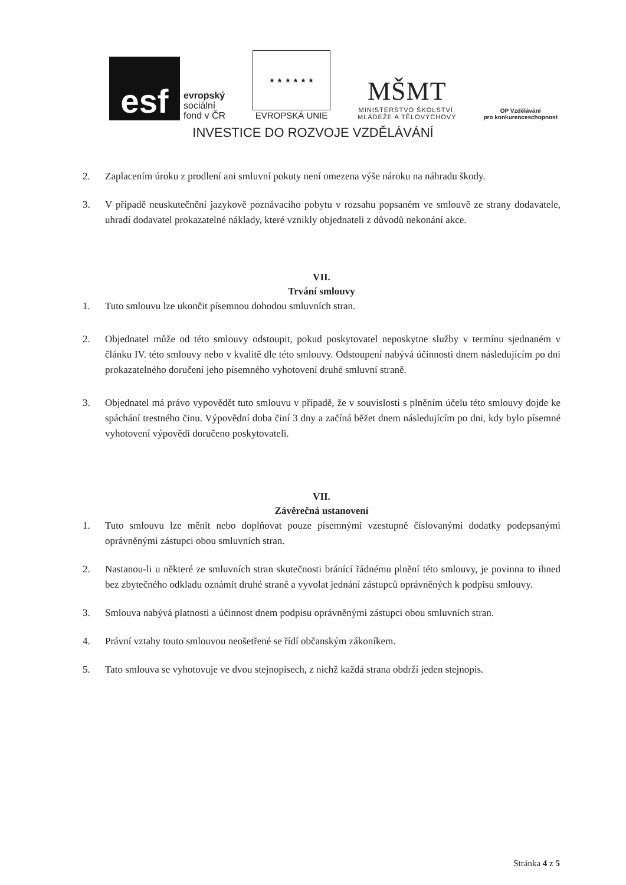esf
evropský
sociální
fond v ČR
★ ★ ★ ★ ★ ★
EVROPSKÁ UNIE
MŠMT
MINISTERSTVO ŠKOLSTVÍ,
MLÁDEŽE A TĚLOVÝCHOVY
OP Vzdělávání
pro konkurenceschopnost
INVESTICE DO ROZVOJE VZDĚLÁVÁNÍ
2. Zaplacením úroku z prodlení ani smluvní pokuty není omezena výše nároku na náhradu škody.
3. V případě neuskutečnění jazykově poznávacího pobytu v rozsahu popsaném ve smlouvě ze strany dodavatele, uhradí dodavatel prokazatelné náklady, které vznikly objednateli z důvodů nekonání akce.
VII.
Trvání smlouvy
1. Tuto smlouvu lze ukončit písemnou dohodou smluvních stran.
2. Objednatel může od této smlouvy odstoupit, pokud poskytovatel neposkytne služby v termínu sjednaném v článku IV. této smlouvy nebo v kvalitě dle této smlouvy. Odstoupení nabývá účinnosti dnem následujícím po dni prokazatelného doručení jeho písemného vyhotovení druhé smluvní straně.
3. Objednatel má právo vypovědět tuto smlouvu v případě, že v souvislosti s plněním účelu této smlouvy dojde ke spáchání trestného činu. Výpovědní doba činí 3 dny a začíná běžet dnem následujícím po dni, kdy bylo písemné vyhotovení výpovědi doručeno poskytovateli.
VII.
Závěrečná ustanovení
1. Tuto smlouvu lze měnit nebo doplňovat pouze písemnými vzestupně číslovanými dodatky podepsanými oprávněnými zástupci obou smluvních stran.
2. Nastanou-li u některé ze smluvních stran skutečnosti bránící řádnému plnění této smlouvy, je povinna to ihned bez zbytečného odkladu oznámit druhé straně a vyvolat jednání zástupců oprávněných k podpisu smlouvy.
3. Smlouva nabývá platnosti a účinnost dnem podpisu oprávněnými zástupci obou smluvních stran.
4. Právní vztahy touto smlouvou neošetřené se řídí občanským zákoníkem.
5. Tato smlouva se vyhotovuje ve dvou stejnopisech, z nichž každá strana obdrží jeden stejnopis.
Stránka 4 z 5